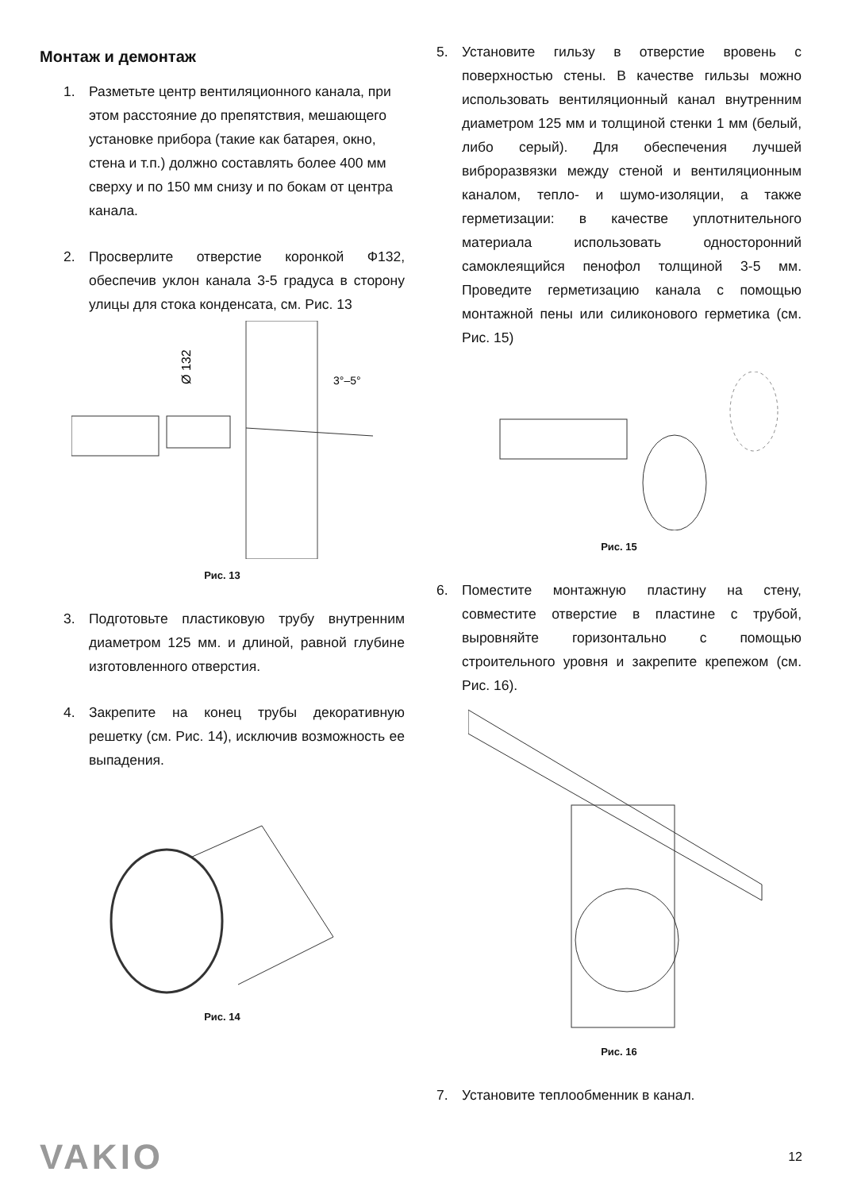Монтаж и демонтаж
1. Разметьте центр вентиляционного канала, при этом расстояние до препятствия, мешающего установке прибора (такие как батарея, окно, стена и т.п.) должно составлять более 400 мм сверху и по 150 мм снизу и по бокам от центра канала.
2. Просверлите отверстие коронкой Ф132, обеспечив уклон канала 3-5 градуса в сторону улицы для стока конденсата, см. Рис. 13
Ø 132
3°–5°
Рис. 13
3. Подготовьте пластиковую трубу внутренним диаметром 125 мм. и длиной, равной глубине изготовленного отверстия.
4. Закрепите на конец трубы декоративную решетку (см. Рис. 14), исключив возможность ее выпадения.
Рис. 14
5. Установите гильзу в отверстие вровень с поверхностью стены. В качестве гильзы можно использовать вентиляционный канал внутренним диаметром 125 мм и толщиной стенки 1 мм (белый, либо серый). Для обеспечения лучшей виброразвязки между стеной и вентиляционным каналом, тепло- и шумо-изоляции, а также герметизации: в качестве уплотнительного материала использовать односторонний самоклеящийся пенофол толщиной 3-5 мм. Проведите герметизацию канала с помощью монтажной пены или силиконового герметика (см. Рис. 15)
Рис. 15
6. Поместите монтажную пластину на стену, совместите отверстие в пластине с трубой, выровняйте горизонтально с помощью строительного уровня и закрепите крепежом (см. Рис. 16).
Рис. 16
7. Установите теплообменник в канал.
VAKIO 12